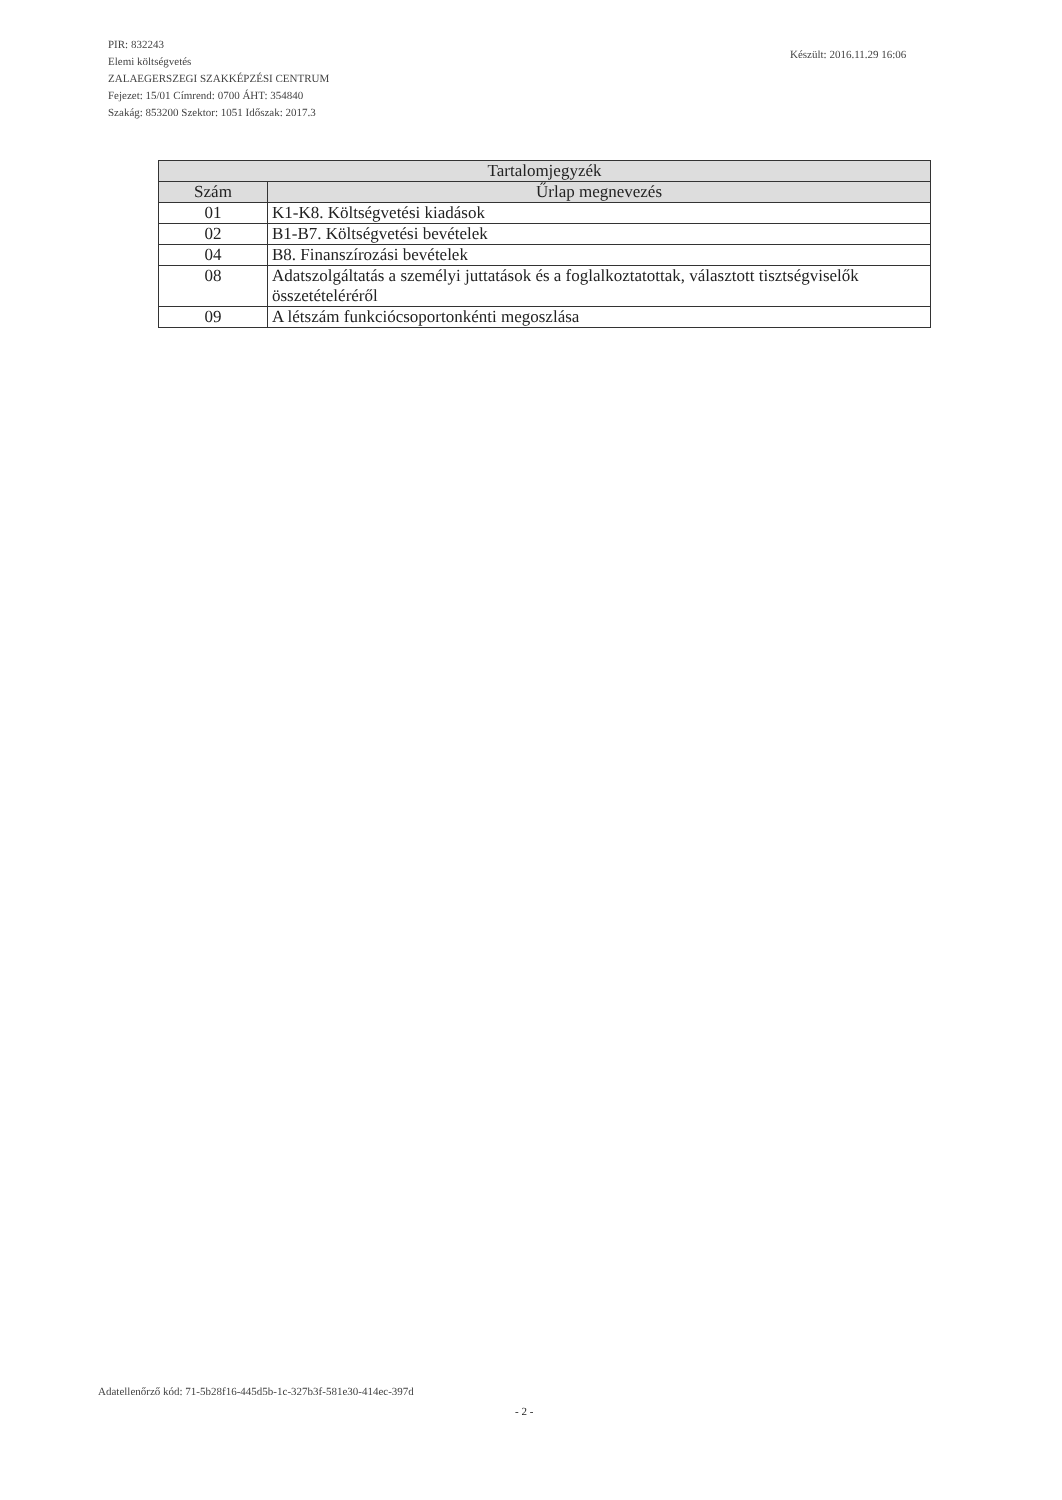PIR: 832243
Elemi költségvetés
ZALAEGERSZEGI SZAKKÉPZÉSI CENTRUM
Fejezet: 15/01 Címrend: 0700 ÁHT: 354840
Szakág: 853200 Szektor: 1051 Időszak: 2017.3
Készült: 2016.11.29 16:06
| Tartalomjegyzék | |
| --- | --- |
| Szám | Űrlap megnevezés |
| 01 | K1-K8. Költségvetési kiadások |
| 02 | B1-B7. Költségvetési bevételek |
| 04 | B8. Finanszírozási bevételek |
| 08 | Adatszolgáltatás a személyi juttatások és a foglalkoztatottak, választott tisztségviselők összetételéréről |
| 09 | A létszám funkciócsoportonkénti megoszlása |
Adatellenőrző kód: 71-5b28f16-445d5b-1c-327b3f-581e30-414ec-397d
- 2 -